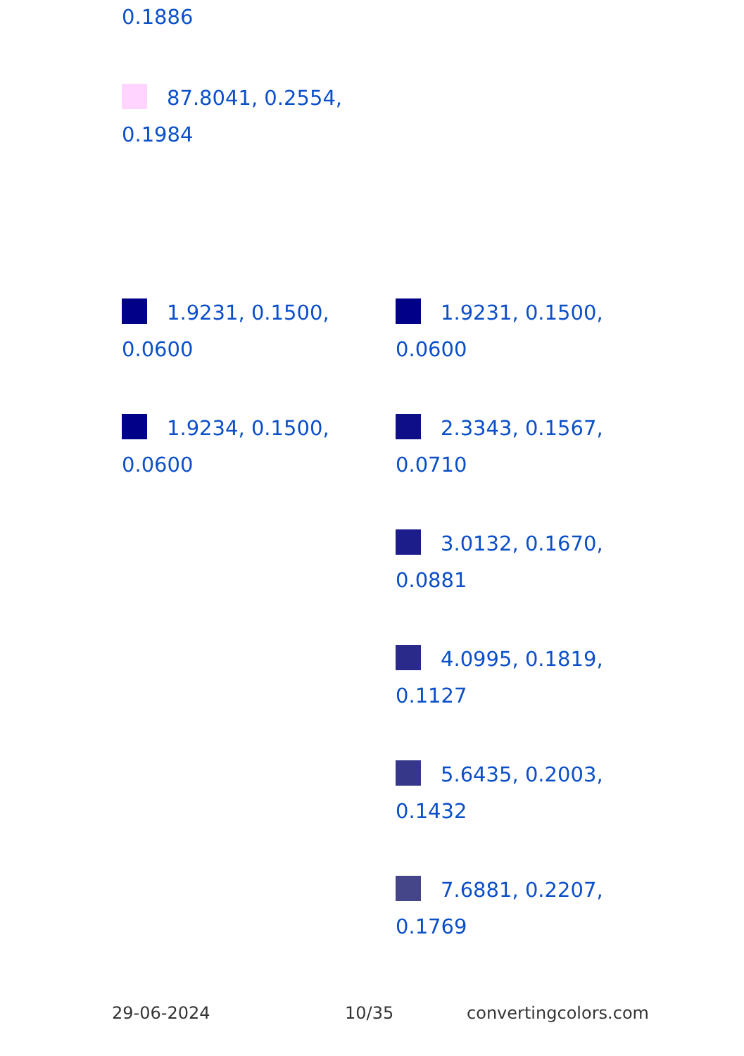0.1886
87.8041, 0.2554, 0.1984
1.9231, 0.1500, 0.0600
1.9234, 0.1500, 0.0600
1.9231, 0.1500, 0.0600
2.3343, 0.1567, 0.0710
3.0132, 0.1670, 0.0881
4.0995, 0.1819, 0.1127
5.6435, 0.2003, 0.1432
7.6881, 0.2207, 0.1769
29-06-2024 10/35 convertingcolors.com